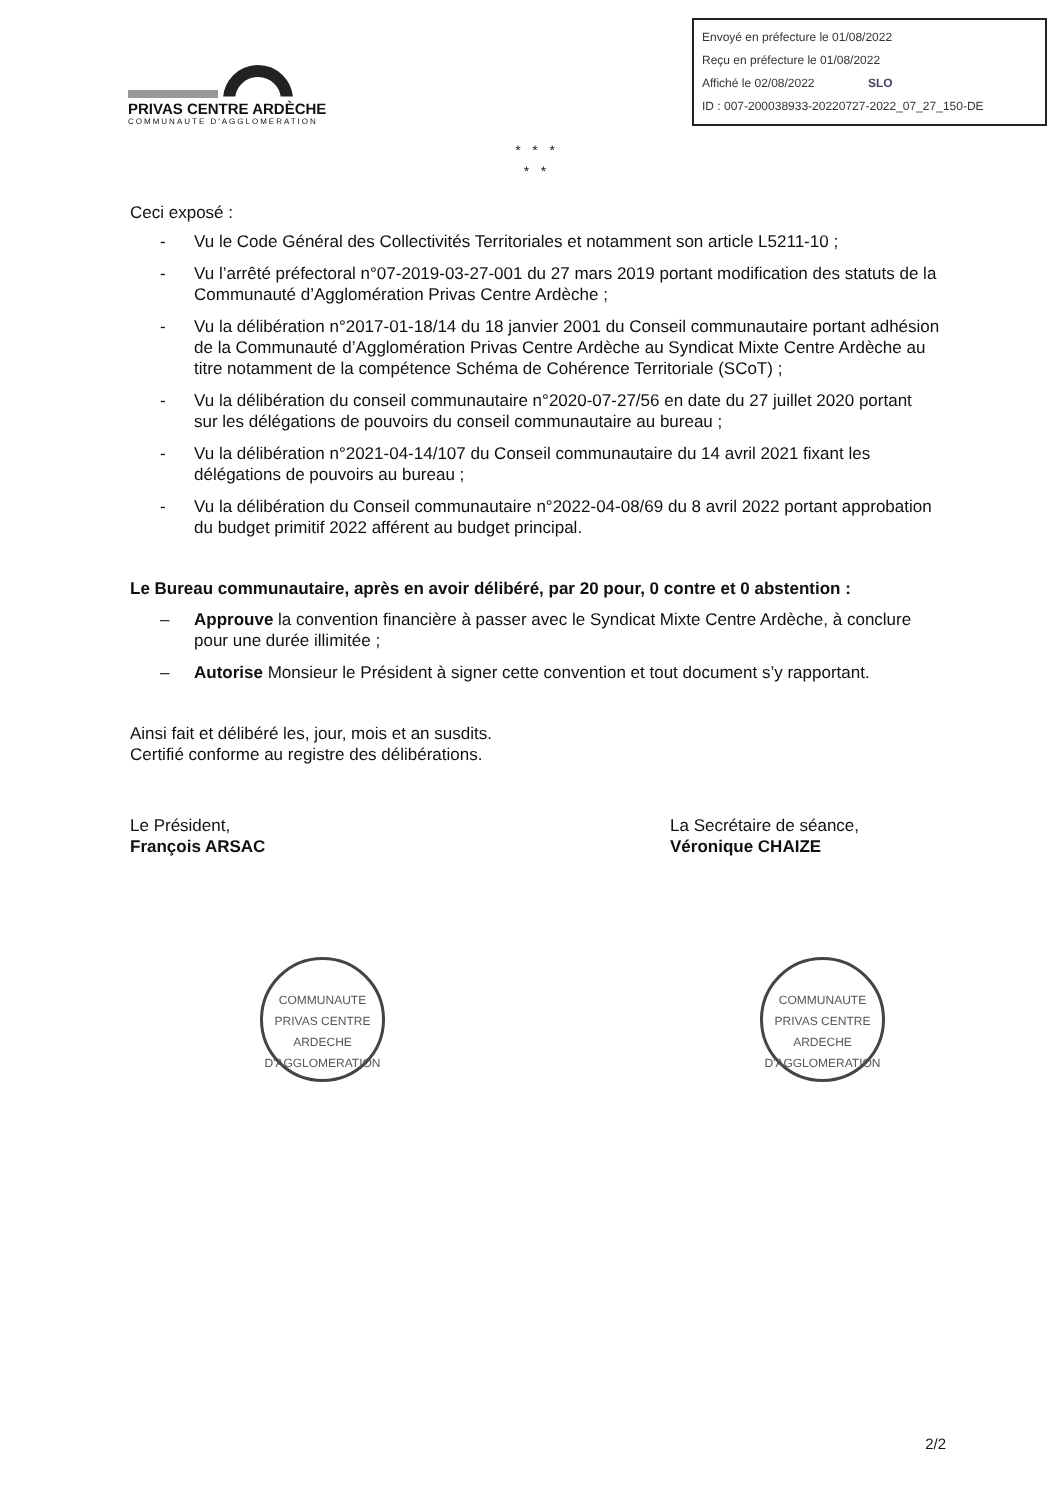Envoyé en préfecture le 01/08/2022
Reçu en préfecture le 01/08/2022
Affiché le 02/08/2022 SLO
ID : 007-200038933-20220727-2022_07_27_150-DE
PRIVAS CENTRE ARDÈCHE
COMMUNAUTE D'AGGLOMERATION
* * *
* *
Ceci exposé :
- Vu le Code Général des Collectivités Territoriales et notamment son article L5211-10 ;
- Vu l’arrêté préfectoral n°07-2019-03-27-001 du 27 mars 2019 portant modification des statuts de la Communauté d’Agglomération Privas Centre Ardèche ;
- Vu la délibération n°2017-01-18/14 du 18 janvier 2001 du Conseil communautaire portant adhésion de la Communauté d’Agglomération Privas Centre Ardèche au Syndicat Mixte Centre Ardèche au titre notamment de la compétence Schéma de Cohérence Territoriale (SCoT) ;
- Vu la délibération du conseil communautaire n°2020-07-27/56 en date du 27 juillet 2020 portant sur les délégations de pouvoirs du conseil communautaire au bureau ;
- Vu la délibération n°2021-04-14/107 du Conseil communautaire du 14 avril 2021 fixant les délégations de pouvoirs au bureau ;
- Vu la délibération du Conseil communautaire n°2022-04-08/69 du 8 avril 2022 portant approbation du budget primitif 2022 afférent au budget principal.
Le Bureau communautaire, après en avoir délibéré, par 20 pour, 0 contre et 0 abstention :
– Approuve la convention financière à passer avec le Syndicat Mixte Centre Ardèche, à conclure pour une durée illimitée ;
– Autorise Monsieur le Président à signer cette convention et tout document s’y rapportant.
Ainsi fait et délibéré les, jour, mois et an susdits.
Certifié conforme au registre des délibérations.
Le Président,
François ARSAC
COMMUNAUTE
PRIVAS CENTRE ARDECHE
D'AGGLOMERATION
La Secrétaire de séance,
Véronique CHAIZE
COMMUNAUTE
PRIVAS CENTRE ARDECHE
D'AGGLOMERATION
2/2